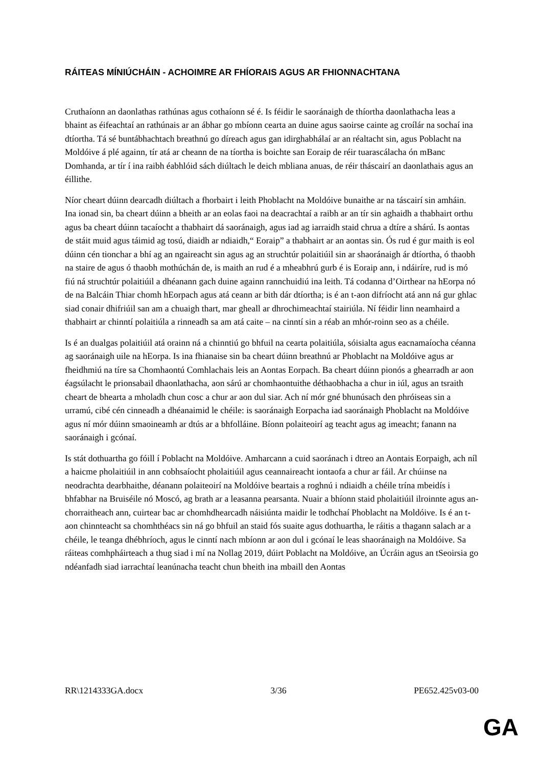RÁITEAS MÍNIÚCHÁIN - ACHOIMRE AR FHÍORAIS AGUS AR FHIONNACHTANA
Cruthaíonn an daonlathas rathúnas agus cothaíonn sé é. Is féidir le saoránaigh de thíortha daonlathacha leas a bhaint as éifeachtaí an rathúnais ar an ábhar go mbíonn cearta an duine agus saoirse cainte ag croílár na sochaí ina dtíortha. Tá sé buntábhachtach breathnú go díreach agus gan idirghabhálaí ar an réaltacht sin, agus Poblacht na Moldóive á plé againn, tír atá ar cheann de na tíortha is boichte san Eoraip de réir tuarascálacha ón mBanc Domhanda, ar tír í ina raibh éabhlóid sách diúltach le deich mbliana anuas, de réir tháscairí an daonlathais agus an éillithe.
Níor cheart dúinn dearcadh diúltach a fhorbairt i leith Phoblacht na Moldóive bunaithe ar na táscairí sin amháin. Ina ionad sin, ba cheart dúinn a bheith ar an eolas faoi na deacrachtaí a raibh ar an tír sin aghaidh a thabhairt orthu agus ba cheart dúinn tacaíocht a thabhairt dá saoránaigh, agus iad ag iarraidh staid chrua a dtíre a shárú. Is aontas de stáit muid agus táimid ag tosú, diaidh ar ndiaidh,“ Eoraip” a thabhairt ar an aontas sin. Ós rud é gur maith is eol dúinn cén tionchar a bhí ag an ngaireacht sin agus ag an struchtúr polaitiúil sin ar shaoránaigh ár dtíortha, ó thaobh na staire de agus ó thaobh mothúchán de, is maith an rud é a mheabhrú gurb é is Eoraip ann, i ndáiríre, rud is mó fiú ná struchtúr polaitiúil a dhéanann gach duine againn rannchuidiú ina leith. Tá codanna d’Oirthear na hEorpa nó de na Balcáin Thiar chomh hEorpach agus atá ceann ar bith dár dtíortha; is é an t-aon difríocht atá ann ná gur ghlac siad conair dhifriúil san am a chuaigh thart, mar gheall ar dhrochimeachtaí stairiúla. Ní féidir linn neamhaird a thabhairt ar chinntí polaitiúla a rinneadh sa am atá caite – na cinntí sin a réab an mhór-roinn seo as a chéile.
Is é an dualgas polaitiúil atá orainn ná a chinntiú go bhfuil na cearta polaitiúla, sóisialta agus eacnamaíocha céanna ag saoránaigh uile na hEorpa. Is ina fhianaise sin ba cheart dúinn breathnú ar Phoblacht na Moldóive agus ar fheidhmiú na tíre sa Chomhaontú Comhlachais leis an Aontas Eorpach. Ba cheart dúinn pionós a ghearradh ar aon éagsúlacht le prionsabail dhaonlathacha, aon sárú ar chomhaontuithe déthaobhacha a chur in iúl, agus an tsraith cheart de bhearta a mholadh chun cosc a chur ar aon dul siar. Ach ní mór gné bhunúsach den phróiseas sin a urramú, cibé cén cinneadh a dhéanaimid le chéile: is saoránaigh Eorpacha iad saoránaigh Phoblacht na Moldóive agus ní mór dúinn smaoineamh ar dtús ar a bhfolláine. Bíonn polaiteoirí ag teacht agus ag imeacht; fanann na saoránaigh i gcónaí.
Is stát dothuartha go fóill í Poblacht na Moldóive. Amharcann a cuid saoránach i dtreo an Aontais Eorpaigh, ach níl a haicme pholaitiúil in ann cobhsaíocht pholaitiúil agus ceannaireacht iontaofa a chur ar fáil. Ar chúinse na neodrachta dearbhaithe, déanann polaiteoirí na Moldóive beartais a roghnú i ndiaidh a chéile trína mbeidís i bhfabhar na Bruiséile nó Moscó, ag brath ar a leasanna pearsanta. Nuair a bhíonn staid pholaitiúil ilroinnte agus an-chorraitheach ann, cuirtear bac ar chomhdhearcadh náisiúnta maidir le todhchaí Phoblacht na Moldóive. Is é an t-aon chinnteacht sa chomhthéacs sin ná go bhfuil an staid fós suaite agus dothuartha, le ráitis a thagann salach ar a chéile, le teanga dhébhríoch, agus le cinntí nach mbíonn ar aon dul i gcónaí le leas shaoránaigh na Moldóive. Sa ráiteas comhpháirteach a thug siad i mí na Nollag 2019, dúirt Poblacht na Moldóive, an Úcráin agus an tSeoirsia go ndéanfadh siad iarrachtaí leanúnacha teacht chun bheith ina mbaill den Aontas
RR\1214333GA.docx 3/36 PE652.425v03-00
GA